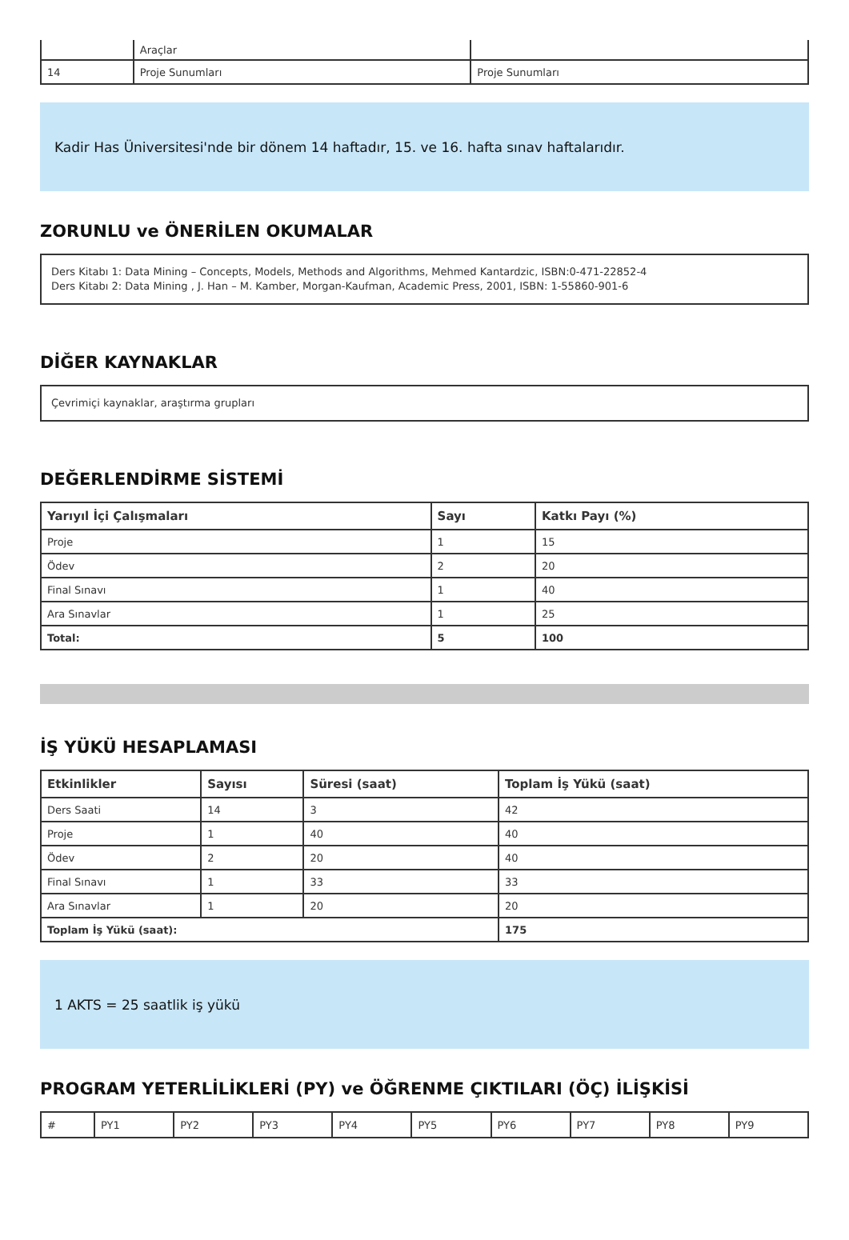| | Araçlar | |
| 14 | Proje Sunumları | Proje Sunumları |
Kadir Has Üniversitesi'nde bir dönem 14 haftadır, 15. ve 16. hafta sınav haftalarıdır.
ZORUNLU ve ÖNERİLEN OKUMALAR
Ders Kitabı 1: Data Mining – Concepts, Models, Methods and Algorithms, Mehmed Kantardzic, ISBN:0-471-22852-4
Ders Kitabı 2: Data Mining , J. Han – M. Kamber, Morgan-Kaufman, Academic Press, 2001, ISBN: 1-55860-901-6
DİĞER KAYNAKLAR
Çevrimiçi kaynaklar, araştırma grupları
DEĞERLENDİRME SİSTEMİ
| Yarıyıl İçi Çalışmaları | Sayı | Katkı Payı (%) |
| --- | --- | --- |
| Proje | 1 | 15 |
| Ödev | 2 | 20 |
| Final Sınavı | 1 | 40 |
| Ara Sınavlar | 1 | 25 |
| Total: | 5 | 100 |
İŞ YÜKÜ HESAPLAMASI
| Etkinlikler | Sayısı | Süresi (saat) | Toplam İş Yükü (saat) |
| --- | --- | --- | --- |
| Ders Saati | 14 | 3 | 42 |
| Proje | 1 | 40 | 40 |
| Ödev | 2 | 20 | 40 |
| Final Sınavı | 1 | 33 | 33 |
| Ara Sınavlar | 1 | 20 | 20 |
| Toplam İş Yükü (saat): | | | 175 |
1 AKTS = 25 saatlik iş yükü
PROGRAM YETERLİLİKLERİ (PY) ve ÖĞRENME ÇIKTILARI (ÖÇ) İLİŞKİSİ
| # | PY1 | PY2 | PY3 | PY4 | PY5 | PY6 | PY7 | PY8 | PY9 |